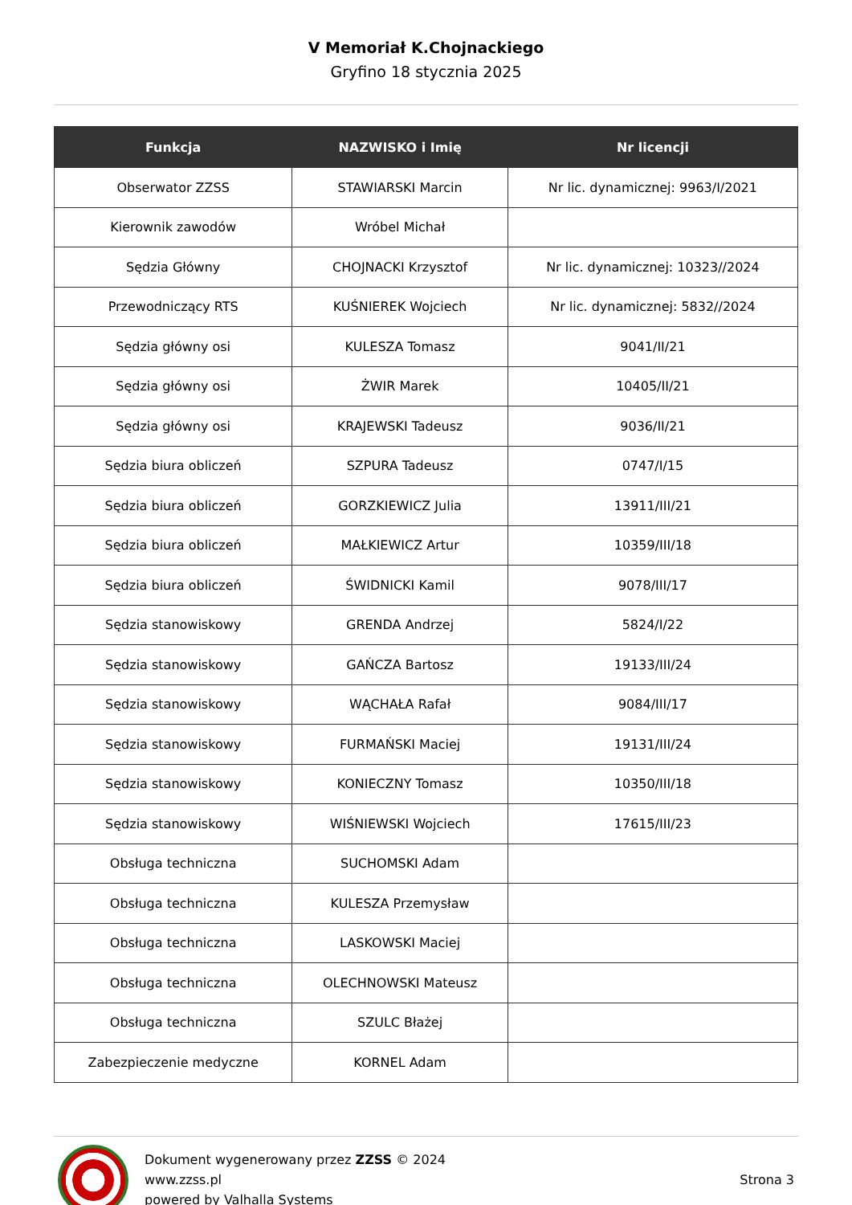V Memoriał K.Chojnackiego
Gryfino 18 stycznia 2025
| Funkcja | NAZWISKO i Imię | Nr licencji |
| --- | --- | --- |
| Obserwator ZZSS | STAWIARSKI Marcin | Nr lic. dynamicznej: 9963/I/2021 |
| Kierownik zawodów | Wróbel Michał | |
| Sędzia Główny | CHOJNACKI Krzysztof | Nr lic. dynamicznej: 10323//2024 |
| Przewodniczący RTS | KUŚNIEREK Wojciech | Nr lic. dynamicznej: 5832//2024 |
| Sędzia główny osi | KULESZA Tomasz | 9041/II/21 |
| Sędzia główny osi | ŻWIR Marek | 10405/II/21 |
| Sędzia główny osi | KRAJEWSKI Tadeusz | 9036/II/21 |
| Sędzia biura obliczeń | SZPURA Tadeusz | 0747/I/15 |
| Sędzia biura obliczeń | GORZKIEWICZ Julia | 13911/III/21 |
| Sędzia biura obliczeń | MAŁKIEWICZ Artur | 10359/III/18 |
| Sędzia biura obliczeń | ŚWIDNICKI Kamil | 9078/III/17 |
| Sędzia stanowiskowy | GRENDA Andrzej | 5824/I/22 |
| Sędzia stanowiskowy | GAŃCZA Bartosz | 19133/III/24 |
| Sędzia stanowiskowy | WĄCHAŁA Rafał | 9084/III/17 |
| Sędzia stanowiskowy | FURMAŃSKI Maciej | 19131/III/24 |
| Sędzia stanowiskowy | KONIECZNY Tomasz | 10350/III/18 |
| Sędzia stanowiskowy | WIŚNIEWSKI Wojciech | 17615/III/23 |
| Obsługa techniczna | SUCHOMSKI Adam | |
| Obsługa techniczna | KULESZA Przemysław | |
| Obsługa techniczna | LASKOWSKI Maciej | |
| Obsługa techniczna | OLECHNOWSKI Mateusz | |
| Obsługa techniczna | SZULC Błażej | |
| Zabezpieczenie medyczne | KORNEL Adam | |
Dokument wygenerowany przez ZZSS © 2024
www.zzss.pl
powered by Valhalla Systems
Strona 3